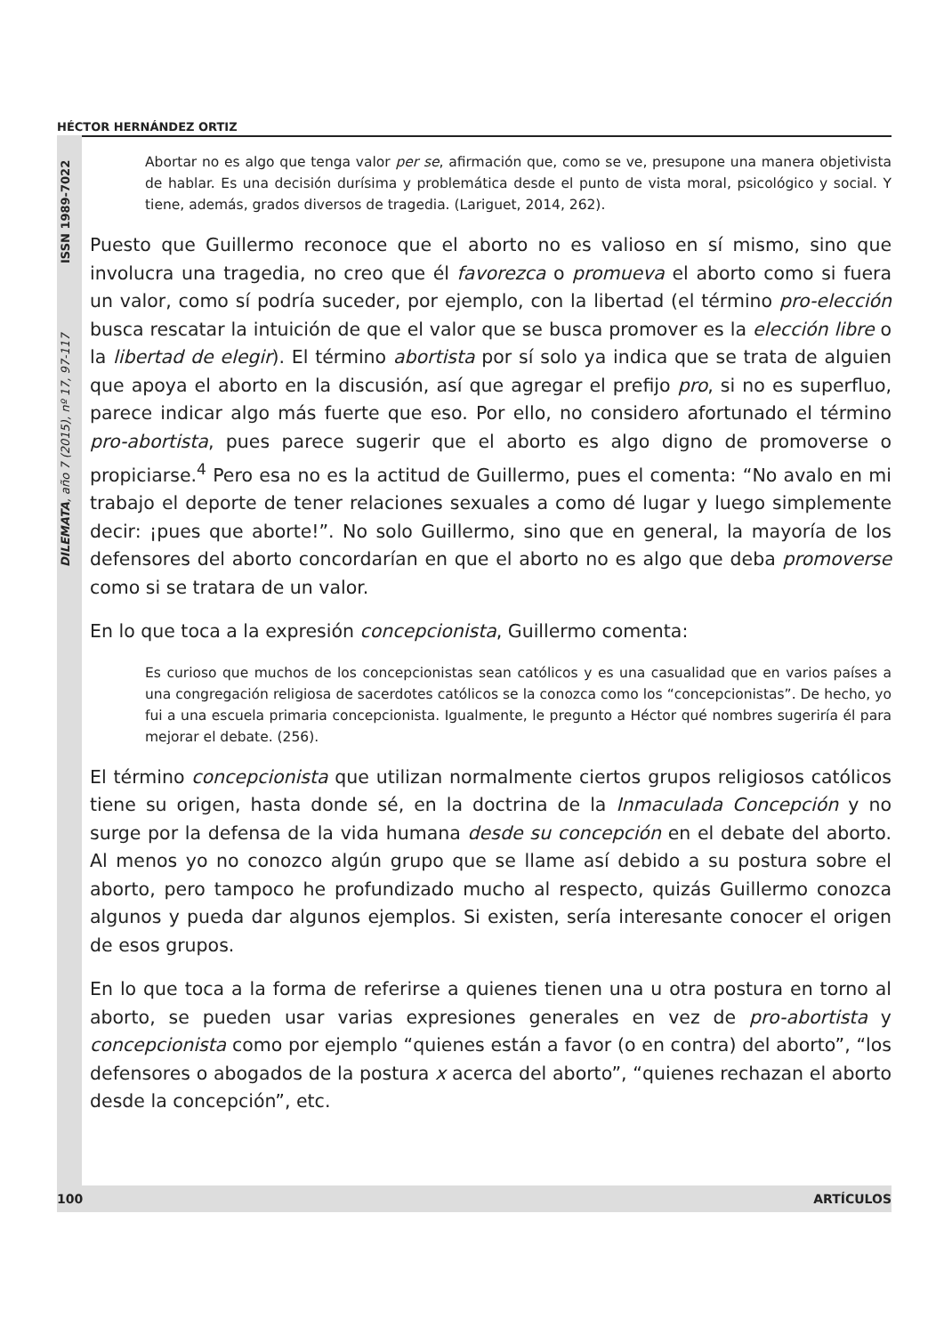HÉCTOR HERNÁNDEZ ORTIZ
DILEMATA, año 7 (2015), nº 17, 97-117 ISSN 1989-7022
Abortar no es algo que tenga valor per se, afirmación que, como se ve, presupone una manera objetivista de hablar. Es una decisión durísima y problemática desde el punto de vista moral, psicológico y social. Y tiene, además, grados diversos de tragedia. (Lariguet, 2014, 262).
Puesto que Guillermo reconoce que el aborto no es valioso en sí mismo, sino que involucra una tragedia, no creo que él favorezca o promueva el aborto como si fuera un valor, como sí podría suceder, por ejemplo, con la libertad (el término pro-elección busca rescatar la intuición de que el valor que se busca promover es la elección libre o la libertad de elegir). El término abortista por sí solo ya indica que se trata de alguien que apoya el aborto en la discusión, así que agregar el prefijo pro, si no es superfluo, parece indicar algo más fuerte que eso. Por ello, no considero afortunado el término pro-abortista, pues parece sugerir que el aborto es algo digno de promoverse o propiciarse.<sup>4</sup> Pero esa no es la actitud de Guillermo, pues el comenta: “No avalo en mi trabajo el deporte de tener relaciones sexuales a como dé lugar y luego simplemente decir: ¡pues que aborte!”. No solo Guillermo, sino que en general, la mayoría de los defensores del aborto concordarían en que el aborto no es algo que deba promoverse como si se tratara de un valor.
En lo que toca a la expresión concepcionista, Guillermo comenta:
Es curioso que muchos de los concepcionistas sean católicos y es una casualidad que en varios países a una congregación religiosa de sacerdotes católicos se la conozca como los “concepcionistas”. De hecho, yo fui a una escuela primaria concepcionista. Igualmente, le pregunto a Héctor qué nombres sugeriría él para mejorar el debate. (256).
El término concepcionista que utilizan normalmente ciertos grupos religiosos católicos tiene su origen, hasta donde sé, en la doctrina de la Inmaculada Concepción y no surge por la defensa de la vida humana desde su concepción en el debate del aborto. Al menos yo no conozco algún grupo que se llame así debido a su postura sobre el aborto, pero tampoco he profundizado mucho al respecto, quizás Guillermo conozca algunos y pueda dar algunos ejemplos. Si existen, sería interesante conocer el origen de esos grupos.
En lo que toca a la forma de referirse a quienes tienen una u otra postura en torno al aborto, se pueden usar varias expresiones generales en vez de pro-abortista y concepcionista como por ejemplo “quienes están a favor (o en contra) del aborto”, “los defensores o abogados de la postura x acerca del aborto”, “quienes rechazan el aborto desde la concepción”, etc.
100 ARTÍCULOS